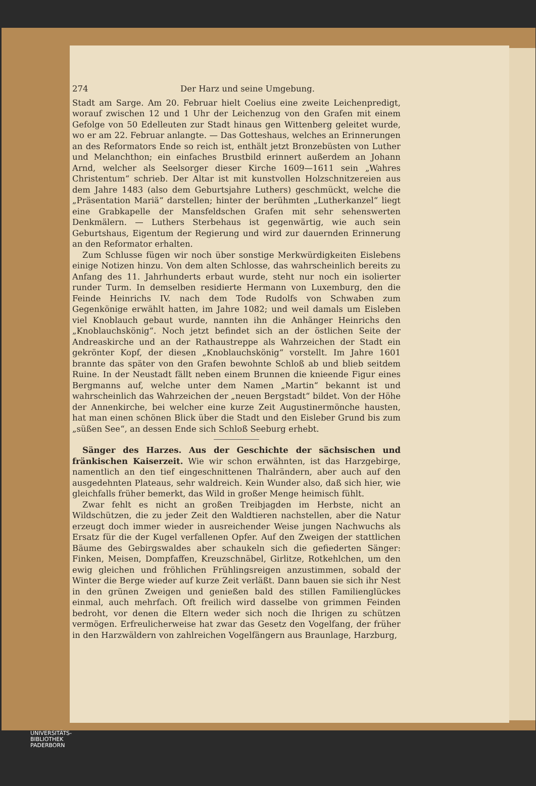274 Der Harz und seine Umgebung.
Stadt am Sarge. Am 20. Februar hielt Coelius eine zweite Leichenpredigt, worauf zwischen 12 und 1 Uhr der Leichenzug von den Grafen mit einem Gefolge von 50 Edelleuten zur Stadt hinaus gen Wittenberg geleitet wurde, wo er am 22. Februar anlangte. — Das Gotteshaus, welches an Erinnerungen an des Reformators Ende so reich ist, enthält jetzt Bronzebüsten von Luther und Melanchthon; ein einfaches Brustbild erinnert außerdem an Johann Arnd, welcher als Seelsorger dieser Kirche 1609—1611 sein „Wahres Christentum“ schrieb. Der Altar ist mit kunstvollen Holzschnitzereien aus dem Jahre 1483 (also dem Geburtsjahre Luthers) geschmückt, welche die „Präsentation Mariä“ darstellen; hinter der berühmten „Lutherkanzel“ liegt eine Grabkapelle der Mansfeldschen Grafen mit sehr sehenswerten Denkmälern. — Luthers Sterbehaus ist gegenwärtig, wie auch sein Geburtshaus, Eigentum der Regierung und wird zur dauernden Erinnerung an den Reformator erhalten.
Zum Schlusse fügen wir noch über sonstige Merkwürdigkeiten Eislebens einige Notizen hinzu. Von dem alten Schlosse, das wahrscheinlich bereits zu Anfang des 11. Jahrhunderts erbaut wurde, steht nur noch ein isolierter runder Turm. In demselben residierte Hermann von Luxemburg, den die Feinde Heinrichs IV. nach dem Tode Rudolfs von Schwaben zum Gegenkönige erwählt hatten, im Jahre 1082; und weil damals um Eisleben viel Knoblauch gebaut wurde, nannten ihn die Anhänger Heinrichs den „Knoblauchskönig“. Noch jetzt befindet sich an der östlichen Seite der Andreaskirche und an der Rathaustreppe als Wahrzeichen der Stadt ein gekrönter Kopf, der diesen „Knoblauchskönig“ vorstellt. Im Jahre 1601 brannte das später von den Grafen bewohnte Schloß ab und blieb seitdem Ruine. In der Neustadt fällt neben einem Brunnen die knieende Figur eines Bergmanns auf, welche unter dem Namen „Martin“ bekannt ist und wahrscheinlich das Wahrzeichen der „neuen Bergstadt“ bildet. Von der Höhe der Annenkirche, bei welcher eine kurze Zeit Augustinermönche hausten, hat man einen schönen Blick über die Stadt und den Eisleber Grund bis zum „süßen See“, an dessen Ende sich Schloß Seeburg erhebt.
Sänger des Harzes. Aus der Geschichte der sächsischen und fränkischen Kaiserzeit. Wie wir schon erwähnten, ist das Harzgebirge, namentlich an den tief eingeschnittenen Thalrändern, aber auch auf den ausgedehnten Plateaus, sehr waldreich. Kein Wunder also, daß sich hier, wie gleichfalls früher bemerkt, das Wild in großer Menge heimisch fühlt.
Zwar fehlt es nicht an großen Treibjagden im Herbste, nicht an Wildschützen, die zu jeder Zeit den Waldtieren nachstellen, aber die Natur erzeugt doch immer wieder in ausreichender Weise jungen Nachwuchs als Ersatz für die der Kugel verfallenen Opfer. Auf den Zweigen der stattlichen Bäume des Gebirgswaldes aber schaukeln sich die gefiederten Sänger: Finken, Meisen, Dompfaffen, Kreuzschnäbel, Girlitze, Rotkehlchen, um den ewig gleichen und fröhlichen Frühlingsreigen anzustimmen, sobald der Winter die Berge wieder auf kurze Zeit verläßt. Dann bauen sie sich ihr Nest in den grünen Zweigen und genießen bald des stillen Familienglückes einmal, auch mehrfach. Oft freilich wird dasselbe von grimmen Feinden bedroht, vor denen die Eltern weder sich noch die Ihrigen zu schützen vermögen. Erfreulicherweise hat zwar das Gesetz den Vogelfang, der früher in den Harzwäldern von zahlreichen Vogelfängern aus Braunlage, Harzburg,
UNIVERSITÄTS-
BIBLIOTHEK
PADERBORN